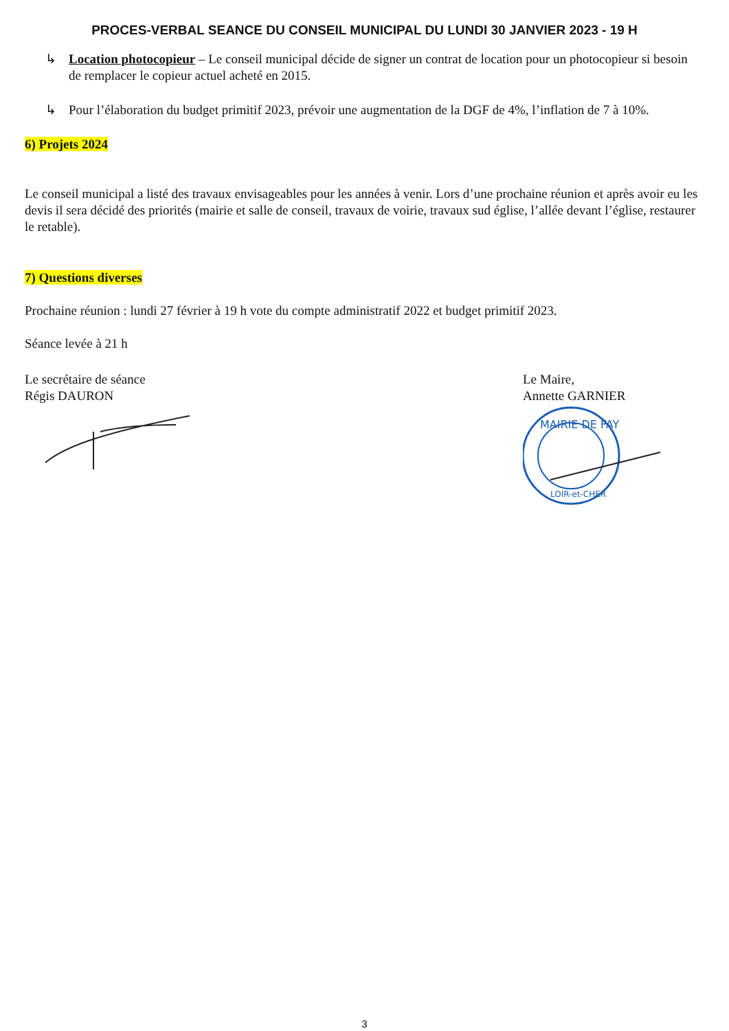PROCES-VERBAL SEANCE DU CONSEIL MUNICIPAL DU LUNDI 30 JANVIER 2023 - 19 H
↳ Location photocopieur – Le conseil municipal décide de signer un contrat de location pour un photocopieur si besoin de remplacer le copieur actuel acheté en 2015.
↳ Pour l’élaboration du budget primitif 2023, prévoir une augmentation de la DGF de 4%, l’inflation de 7 à 10%.
6) Projets 2024
Le conseil municipal a listé des travaux envisageables pour les années à venir. Lors d’une prochaine réunion et après avoir eu les devis il sera décidé des priorités (mairie et salle de conseil, travaux de voirie, travaux sud église, l’allée devant l’église, restaurer le retable).
7) Questions diverses
Prochaine réunion : lundi 27 février à 19 h vote du compte administratif 2022 et budget primitif 2023.
Séance levée à 21 h
Le secrétaire de séance
Régis DAURON
Le Maire,
Annette GARNIER
MAIRIE DE FAY
LOIR-et-CHER
3